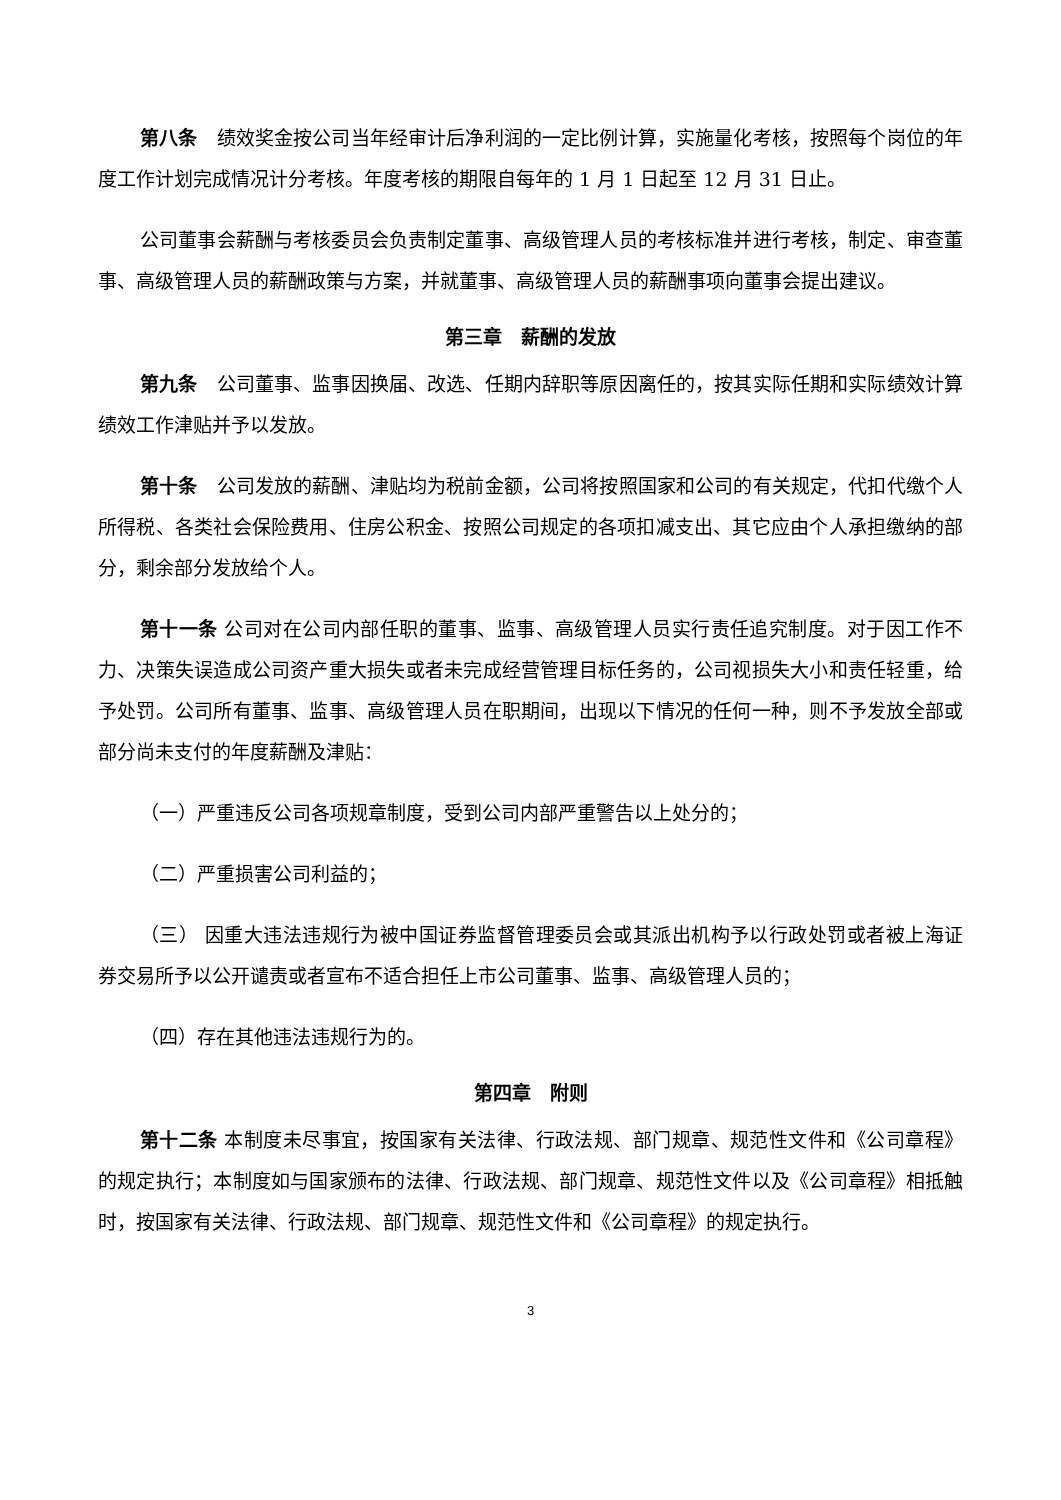第八条　绩效奖金按公司当年经审计后净利润的一定比例计算，实施量化考核，按照每个岗位的年度工作计划完成情况计分考核。年度考核的期限自每年的 1 月 1 日起至 12 月 31 日止。
公司董事会薪酬与考核委员会负责制定董事、高级管理人员的考核标准并进行考核，制定、审查董事、高级管理人员的薪酬政策与方案，并就董事、高级管理人员的薪酬事项向董事会提出建议。
第三章　薪酬的发放
第九条　公司董事、监事因换届、改选、任期内辞职等原因离任的，按其实际任期和实际绩效计算绩效工作津贴并予以发放。
第十条　公司发放的薪酬、津贴均为税前金额，公司将按照国家和公司的有关规定，代扣代缴个人所得税、各类社会保险费用、住房公积金、按照公司规定的各项扣减支出、其它应由个人承担缴纳的部分，剩余部分发放给个人。
第十一条 公司对在公司内部任职的董事、监事、高级管理人员实行责任追究制度。对于因工作不力、决策失误造成公司资产重大损失或者未完成经营管理目标任务的，公司视损失大小和责任轻重，给予处罚。公司所有董事、监事、高级管理人员在职期间，出现以下情况的任何一种，则不予发放全部或部分尚未支付的年度薪酬及津贴：
（一）严重违反公司各项规章制度，受到公司内部严重警告以上处分的；
（二）严重损害公司利益的；
（三） 因重大违法违规行为被中国证券监督管理委员会或其派出机构予以行政处罚或者被上海证券交易所予以公开谴责或者宣布不适合担任上市公司董事、监事、高级管理人员的；
（四）存在其他违法违规行为的。
第四章　附则
第十二条 本制度未尽事宜，按国家有关法律、行政法规、部门规章、规范性文件和《公司章程》的规定执行；本制度如与国家颁布的法律、行政法规、部门规章、规范性文件以及《公司章程》相抵触时，按国家有关法律、行政法规、部门规章、规范性文件和《公司章程》的规定执行。
3